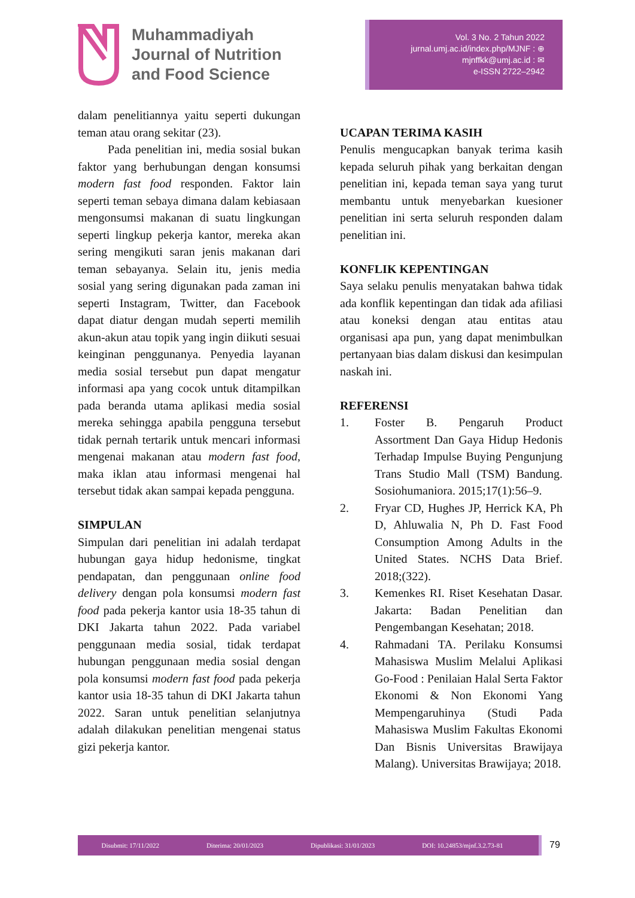Muhammadiyah
Journal of Nutrition
and Food Science
Vol. 3 No. 2 Tahun 2022
jurnal.umj.ac.id/index.php/MJNF : ⊕
mjnffkk@umj.ac.id : ✉
e-ISSN 2722–2942
dalam penelitiannya yaitu seperti dukungan teman atau orang sekitar (23).
Pada penelitian ini, media sosial bukan faktor yang berhubungan dengan konsumsi modern fast food responden. Faktor lain seperti teman sebaya dimana dalam kebiasaan mengonsumsi makanan di suatu lingkungan seperti lingkup pekerja kantor, mereka akan sering mengikuti saran jenis makanan dari teman sebayanya. Selain itu, jenis media sosial yang sering digunakan pada zaman ini seperti Instagram, Twitter, dan Facebook dapat diatur dengan mudah seperti memilih akun-akun atau topik yang ingin diikuti sesuai keinginan penggunanya. Penyedia layanan media sosial tersebut pun dapat mengatur informasi apa yang cocok untuk ditampilkan pada beranda utama aplikasi media sosial mereka sehingga apabila pengguna tersebut tidak pernah tertarik untuk mencari informasi mengenai makanan atau modern fast food, maka iklan atau informasi mengenai hal tersebut tidak akan sampai kepada pengguna.
SIMPULAN
Simpulan dari penelitian ini adalah terdapat hubungan gaya hidup hedonisme, tingkat pendapatan, dan penggunaan online food delivery dengan pola konsumsi modern fast food pada pekerja kantor usia 18-35 tahun di DKI Jakarta tahun 2022. Pada variabel penggunaan media sosial, tidak terdapat hubungan penggunaan media sosial dengan pola konsumsi modern fast food pada pekerja kantor usia 18-35 tahun di DKI Jakarta tahun 2022. Saran untuk penelitian selanjutnya adalah dilakukan penelitian mengenai status gizi pekerja kantor.
UCAPAN TERIMA KASIH
Penulis mengucapkan banyak terima kasih kepada seluruh pihak yang berkaitan dengan penelitian ini, kepada teman saya yang turut membantu untuk menyebarkan kuesioner penelitian ini serta seluruh responden dalam penelitian ini.
KONFLIK KEPENTINGAN
Saya selaku penulis menyatakan bahwa tidak ada konflik kepentingan dan tidak ada afiliasi atau koneksi dengan atau entitas atau organisasi apa pun, yang dapat menimbulkan pertanyaan bias dalam diskusi dan kesimpulan naskah ini.
REFERENSI
1. Foster B. Pengaruh Product Assortment Dan Gaya Hidup Hedonis Terhadap Impulse Buying Pengunjung Trans Studio Mall (TSM) Bandung. Sosiohumaniora. 2015;17(1):56–9.
2. Fryar CD, Hughes JP, Herrick KA, Ph D, Ahluwalia N, Ph D. Fast Food Consumption Among Adults in the United States. NCHS Data Brief. 2018;(322).
3. Kemenkes RI. Riset Kesehatan Dasar. Jakarta: Badan Penelitian dan Pengembangan Kesehatan; 2018.
4. Rahmadani TA. Perilaku Konsumsi Mahasiswa Muslim Melalui Aplikasi Go-Food : Penilaian Halal Serta Faktor Ekonomi & Non Ekonomi Yang Mempengaruhinya (Studi Pada Mahasiswa Muslim Fakultas Ekonomi Dan Bisnis Universitas Brawijaya Malang). Universitas Brawijaya; 2018.
Disubmit: 17/11/2022 Diterima: 20/01/2023 Dipublikasi: 31/01/2023 DOI: 10.24853/mjnf.3.2.73-81
79